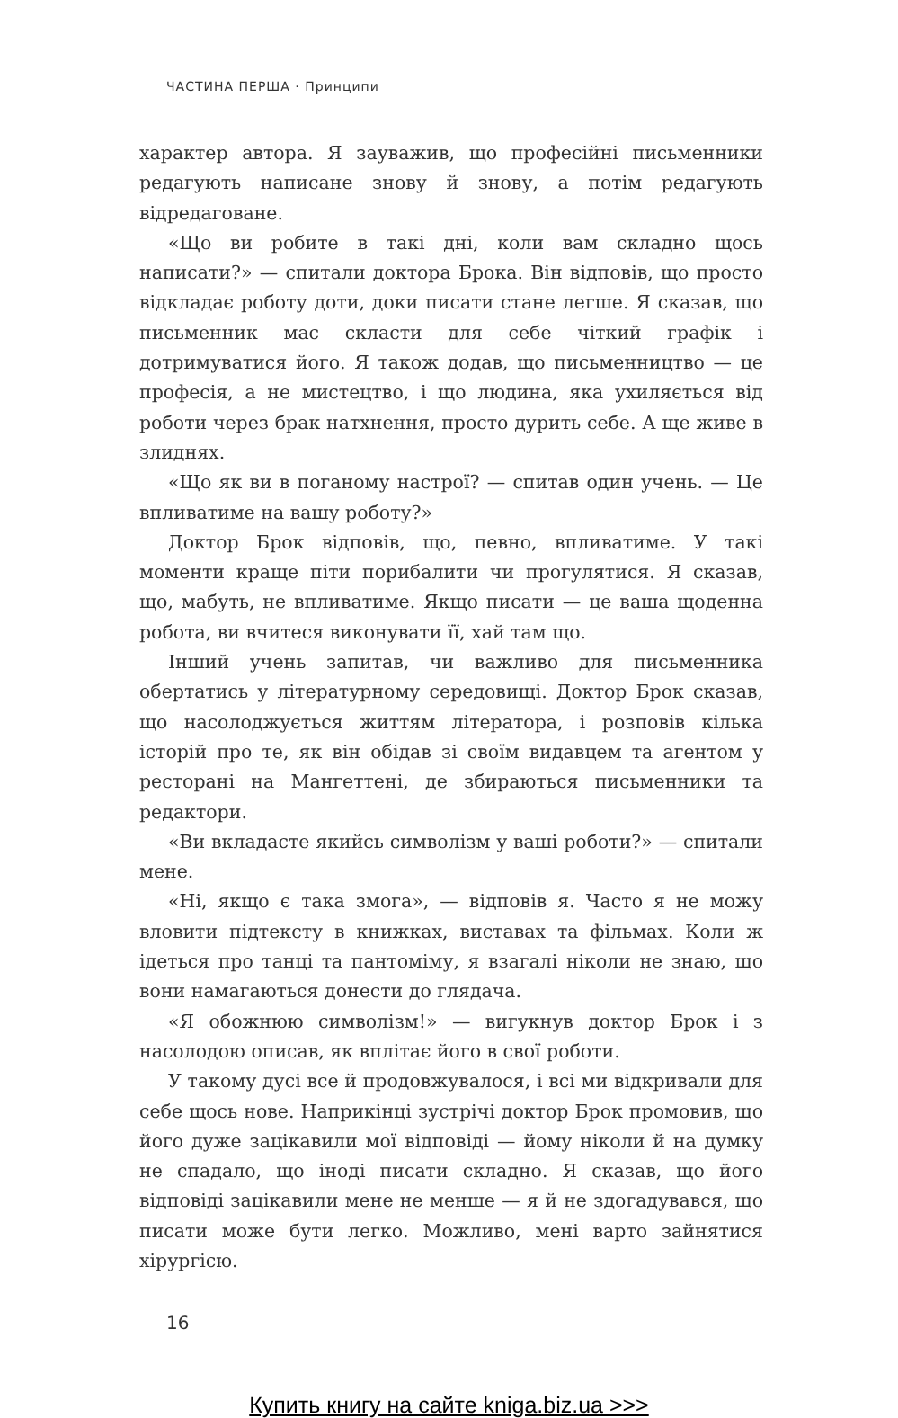ЧАСТИНА ПЕРША · Принципи
характер автора. Я зауважив, що професійні письменники редагують написане знову й знову, а потім редагують відредаговане.
«Що ви робите в такі дні, коли вам складно щось написати?» — спитали доктора Брока. Він відповів, що просто відкладає роботу доти, доки писати стане легше. Я сказав, що письменник має скласти для себе чіткий графік і дотримуватися його. Я також додав, що письменництво — це професія, а не мистецтво, і що людина, яка ухиляється від роботи через брак натхнення, просто дурить себе. А ще живе в злиднях.
«Що як ви в поганому настрої? — спитав один учень. — Це впливатиме на вашу роботу?»
Доктор Брок відповів, що, певно, впливатиме. У такі моменти краще піти порибалити чи прогулятися. Я сказав, що, мабуть, не впливатиме. Якщо писати — це ваша щоденна робота, ви вчитеся виконувати її, хай там що.
Інший учень запитав, чи важливо для письменника обертатись у літературному середовищі. Доктор Брок сказав, що насолоджується життям літератора, і розповів кілька історій про те, як він обідав зі своїм видавцем та агентом у ресторані на Мангеттені, де збираються письменники та редактори.
«Ви вкладаєте якийсь символізм у ваші роботи?» — спитали мене.
«Ні, якщо є така змога», — відповів я. Часто я не можу вловити підтексту в книжках, виставах та фільмах. Коли ж ідеться про танці та пантоміму, я взагалі ніколи не знаю, що вони намагаються донести до глядача.
«Я обожнюю символізм!» — вигукнув доктор Брок і з насолодою описав, як вплітає його в свої роботи.
У такому дусі все й продовжувалося, і всі ми відкривали для себе щось нове. Наприкінці зустрічі доктор Брок промовив, що його дуже зацікавили мої відповіді — йому ніколи й на думку не спадало, що іноді писати складно. Я сказав, що його відповіді зацікавили мене не менше — я й не здогадувався, що писати може бути легко. Можливо, мені варто зайнятися хірургією.
16
Купить книгу на сайте kniga.biz.ua >>>